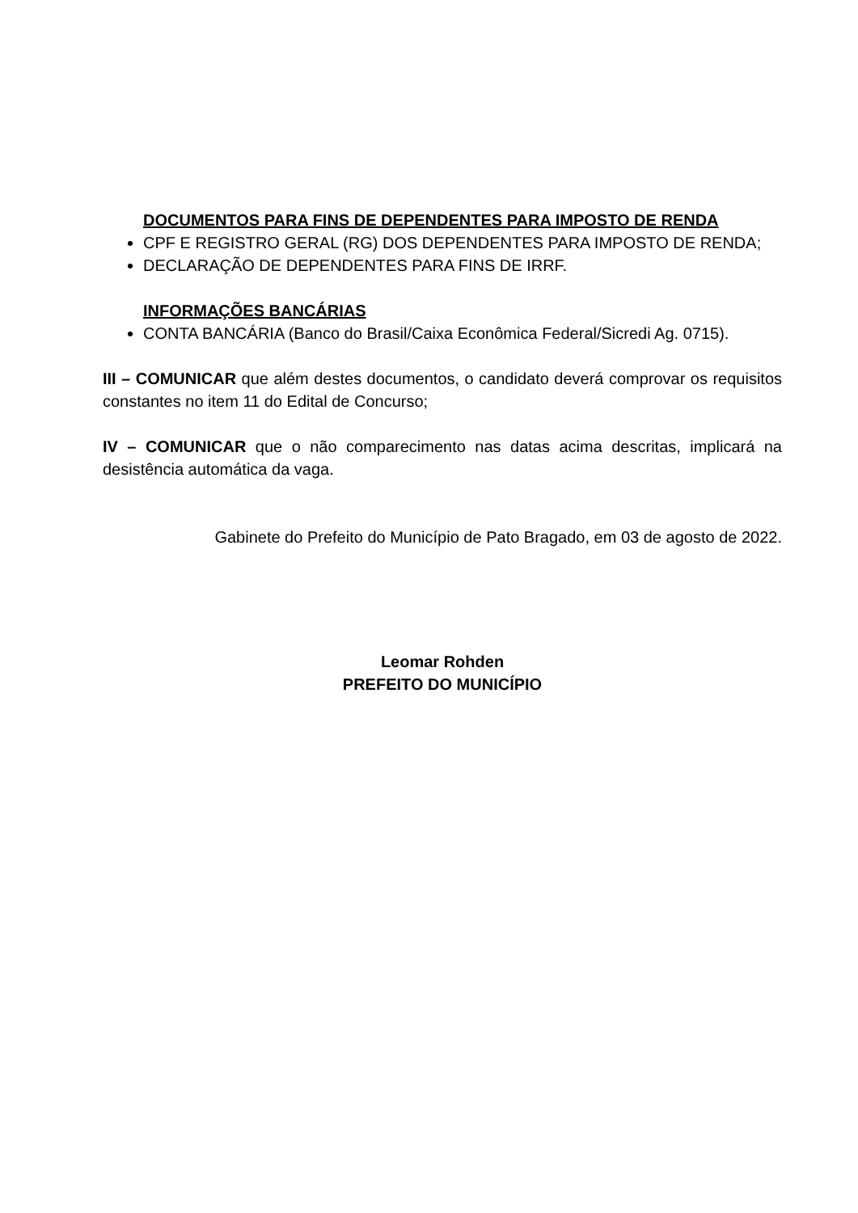DOCUMENTOS PARA FINS DE DEPENDENTES PARA IMPOSTO DE RENDA
CPF E REGISTRO GERAL (RG) DOS DEPENDENTES PARA IMPOSTO DE RENDA;
DECLARAÇÃO DE DEPENDENTES PARA FINS DE IRRF.
INFORMAÇÕES BANCÁRIAS
CONTA BANCÁRIA (Banco do Brasil/Caixa Econômica Federal/Sicredi Ag. 0715).
III – COMUNICAR que além destes documentos, o candidato deverá comprovar os requisitos constantes no item 11 do Edital de Concurso;
IV – COMUNICAR que o não comparecimento nas datas acima descritas, implicará na desistência automática da vaga.
Gabinete do Prefeito do Município de Pato Bragado, em 03 de agosto de 2022.
Leomar Rohden
PREFEITO DO MUNICÍPIO